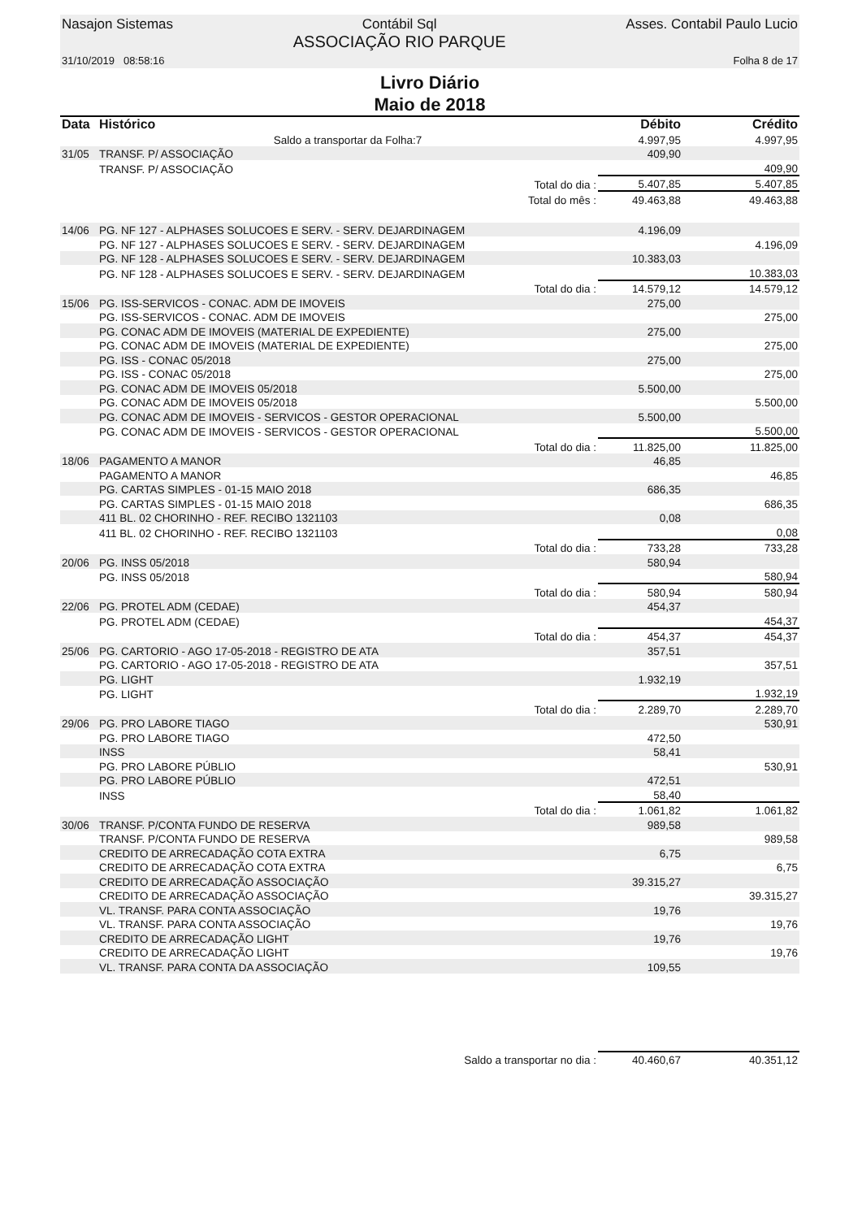Nasajon Sistemas Contábil Sql
ASSOCIAÇÃO RIO PARQUE Asses. Contabil Paulo Lucio
31/10/2019 08:58:16 Folha 8 de 17
Livro Diário
Maio de 2018
| Data | Histórico | | Débito | Crédito |
| --- | --- | --- | --- | --- |
| | Saldo a transportar da Folha:7 | | 4.997,95 | 4.997,95 |
| 31/05 | TRANSF. P/ ASSOCIAÇÃO | | 409,90 | |
| | TRANSF. P/ ASSOCIAÇÃO | | | 409,90 |
| | Total do dia : | | 5.407,85 | 5.407,85 |
| | Total do mês : | | 49.463,88 | 49.463,88 |
| 14/06 | PG. NF 127 - ALPHASES SOLUCOES E SERV. - SERV. DEJARDINAGEM | | 4.196,09 | |
| | PG. NF 127 - ALPHASES SOLUCOES E SERV. - SERV. DEJARDINAGEM | | | 4.196,09 |
| | PG. NF 128 - ALPHASES SOLUCOES E SERV. - SERV. DEJARDINAGEM | | 10.383,03 | |
| | PG. NF 128 - ALPHASES SOLUCOES E SERV. - SERV. DEJARDINAGEM | | | 10.383,03 |
| | Total do dia : | | 14.579,12 | 14.579,12 |
| 15/06 | PG. ISS-SERVICOS - CONAC. ADM DE IMOVEIS | | 275,00 | |
| | PG. ISS-SERVICOS - CONAC. ADM DE IMOVEIS | | | 275,00 |
| | PG. CONAC ADM DE IMOVEIS (MATERIAL DE EXPEDIENTE) | | 275,00 | |
| | PG. CONAC ADM DE IMOVEIS (MATERIAL DE EXPEDIENTE) | | | 275,00 |
| | PG. ISS - CONAC 05/2018 | | 275,00 | |
| | PG. ISS - CONAC 05/2018 | | | 275,00 |
| | PG. CONAC ADM DE IMOVEIS 05/2018 | | 5.500,00 | |
| | PG. CONAC ADM DE IMOVEIS 05/2018 | | | 5.500,00 |
| | PG. CONAC ADM DE IMOVEIS - SERVICOS - GESTOR OPERACIONAL | | 5.500,00 | |
| | PG. CONAC ADM DE IMOVEIS - SERVICOS - GESTOR OPERACIONAL | | | 5.500,00 |
| | Total do dia : | | 11.825,00 | 11.825,00 |
| 18/06 | PAGAMENTO A MANOR | | 46,85 | |
| | PAGAMENTO A MANOR | | | 46,85 |
| | PG. CARTAS SIMPLES - 01-15 MAIO 2018 | | 686,35 | |
| | PG. CARTAS SIMPLES - 01-15 MAIO 2018 | | | 686,35 |
| | 411 BL. 02 CHORINHO - REF. RECIBO 1321103 | | 0,08 | |
| | 411 BL. 02 CHORINHO - REF. RECIBO 1321103 | | | 0,08 |
| | Total do dia : | | 733,28 | 733,28 |
| 20/06 | PG. INSS 05/2018 | | 580,94 | |
| | PG. INSS 05/2018 | | | 580,94 |
| | Total do dia : | | 580,94 | 580,94 |
| 22/06 | PG. PROTEL ADM (CEDAE) | | 454,37 | |
| | PG. PROTEL ADM (CEDAE) | | | 454,37 |
| | Total do dia : | | 454,37 | 454,37 |
| 25/06 | PG. CARTORIO - AGO 17-05-2018 - REGISTRO DE ATA | | 357,51 | |
| | PG. CARTORIO - AGO 17-05-2018 - REGISTRO DE ATA | | | 357,51 |
| | PG. LIGHT | | 1.932,19 | |
| | PG. LIGHT | | | 1.932,19 |
| | Total do dia : | | 2.289,70 | 2.289,70 |
| 29/06 | PG. PRO LABORE TIAGO | | | 530,91 |
| | PG. PRO LABORE TIAGO | | 472,50 | |
| | INSS | | 58,41 | |
| | PG. PRO LABORE PÚBLIO | | | 530,91 |
| | PG. PRO LABORE PÚBLIO | | 472,51 | |
| | INSS | | 58,40 | |
| | Total do dia : | | 1.061,82 | 1.061,82 |
| 30/06 | TRANSF. P/CONTA FUNDO DE RESERVA | | 989,58 | |
| | TRANSF. P/CONTA FUNDO DE RESERVA | | | 989,58 |
| | CREDITO DE ARRECADAÇÃO COTA EXTRA | | 6,75 | |
| | CREDITO DE ARRECADAÇÃO COTA EXTRA | | | 6,75 |
| | CREDITO DE ARRECADAÇÃO ASSOCIAÇÃO | | 39.315,27 | |
| | CREDITO DE ARRECADAÇÃO ASSOCIAÇÃO | | | 39.315,27 |
| | VL. TRANSF. PARA CONTA ASSOCIAÇÃO | | 19,76 | |
| | VL. TRANSF. PARA CONTA ASSOCIAÇÃO | | | 19,76 |
| | CREDITO DE ARRECADAÇÃO LIGHT | | 19,76 | |
| | CREDITO DE ARRECADAÇÃO LIGHT | | | 19,76 |
| | VL. TRANSF. PARA CONTA DA ASSOCIAÇÃO | | 109,55 | |
| | Saldo a transportar no dia : | | 40.460,67 | 40.351,12 |